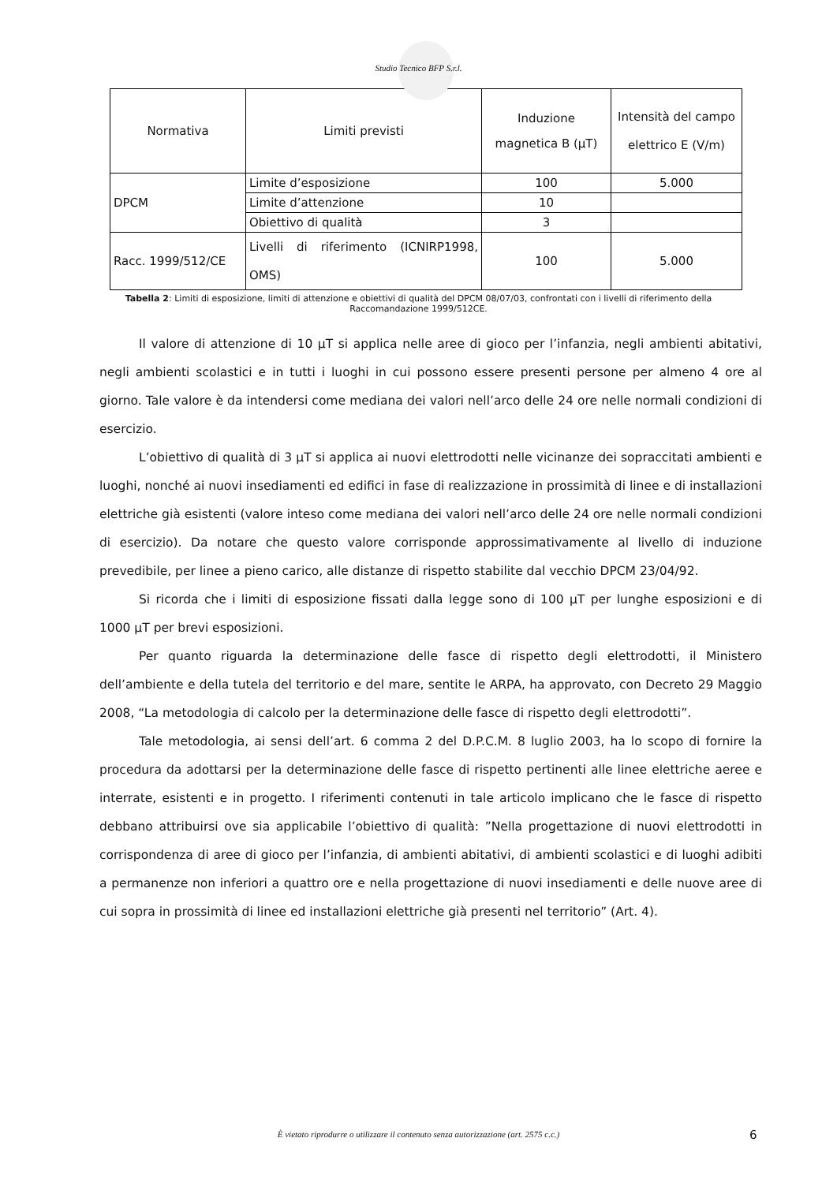Studio Tecnico BFP S.r.l.
| Normativa | Limiti previsti | Induzione magnetica B (μT) | Intensità del campo elettrico E (V/m) |
| DPCM | Limite d’esposizione | 100 | 5.000 |
| | Limite d’attenzione | 10 | |
| | Obiettivo di qualità | 3 | |
| Racc. 1999/512/CE | Livelli di riferimento (ICNIRP1998, OMS) | 100 | 5.000 |
Tabella 2: Limiti di esposizione, limiti di attenzione e obiettivi di qualità del DPCM 08/07/03, confrontati con i livelli di riferimento della Raccomandazione 1999/512CE.
Il valore di attenzione di 10 μT si applica nelle aree di gioco per l’infanzia, negli ambienti abitativi, negli ambienti scolastici e in tutti i luoghi in cui possono essere presenti persone per almeno 4 ore al giorno. Tale valore è da intendersi come mediana dei valori nell’arco delle 24 ore nelle normali condizioni di esercizio.
L’obiettivo di qualità di 3 μT si applica ai nuovi elettrodotti nelle vicinanze dei sopraccitati ambienti e luoghi, nonché ai nuovi insediamenti ed edifici in fase di realizzazione in prossimità di linee e di installazioni elettriche già esistenti (valore inteso come mediana dei valori nell’arco delle 24 ore nelle normali condizioni di esercizio). Da notare che questo valore corrisponde approssimativamente al livello di induzione prevedibile, per linee a pieno carico, alle distanze di rispetto stabilite dal vecchio DPCM 23/04/92.
Si ricorda che i limiti di esposizione fissati dalla legge sono di 100 μT per lunghe esposizioni e di 1000 μT per brevi esposizioni.
Per quanto riguarda la determinazione delle fasce di rispetto degli elettrodotti, il Ministero dell’ambiente e della tutela del territorio e del mare, sentite le ARPA, ha approvato, con Decreto 29 Maggio 2008, “La metodologia di calcolo per la determinazione delle fasce di rispetto degli elettrodotti”.
Tale metodologia, ai sensi dell’art. 6 comma 2 del D.P.C.M. 8 luglio 2003, ha lo scopo di fornire la procedura da adottarsi per la determinazione delle fasce di rispetto pertinenti alle linee elettriche aeree e interrate, esistenti e in progetto. I riferimenti contenuti in tale articolo implicano che le fasce di rispetto debbano attribuirsi ove sia applicabile l’obiettivo di qualità: ”Nella progettazione di nuovi elettrodotti in corrispondenza di aree di gioco per l’infanzia, di ambienti abitativi, di ambienti scolastici e di luoghi adibiti a permanenze non inferiori a quattro ore e nella progettazione di nuovi insediamenti e delle nuove aree di cui sopra in prossimità di linee ed installazioni elettriche già presenti nel territorio” (Art. 4).
È vietato riprodurre o utilizzare il contenuto senza autorizzazione (art. 2575 c.c.) 6